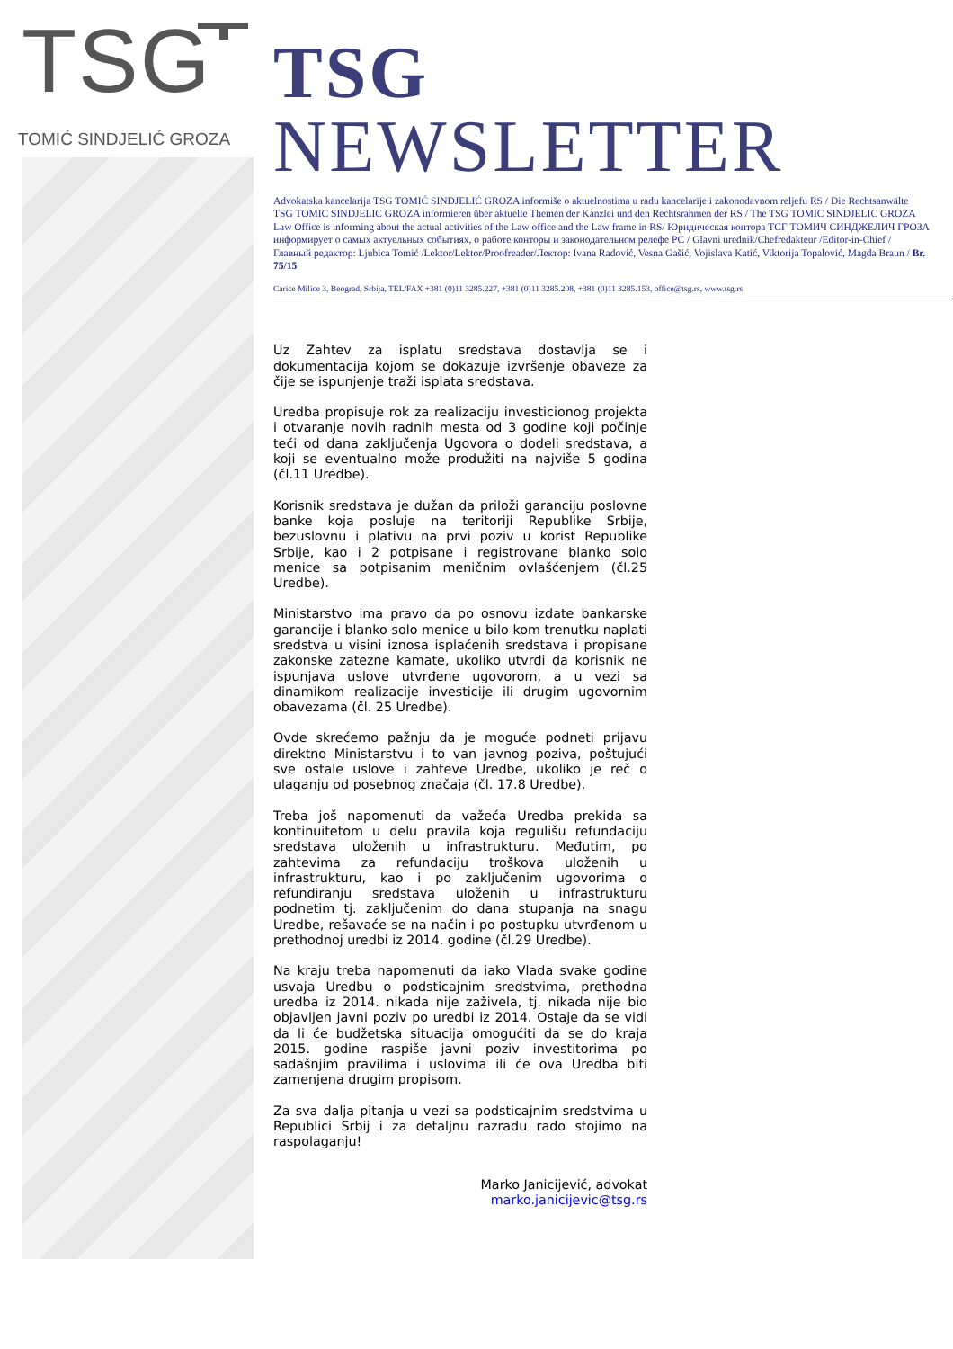TSG
TOMIĆ SINDJELIĆ GROZA
TSG NEWSLETTER
Advokatska kancelarija TSG TOMIĆ SINDJELIĆ GROZA informiše o aktuelnostima u radu kancelarije i zakonodavnom reljefu RS / Die Rechtsanwälte TSG TOMIC SINDJELIC GROZA informieren über aktuelle Themen der Kanzlei und den Rechtsrahmen der RS / The TSG TOMIC SINDJELIC GROZA Law Office is informing about the actual activities of the Law office and the Law frame in RS/ Юридическая контора ТСГ ТОМИЧ СИНДЖЕЛИЧ ГРОЗА информирует о самых актуельных событиях, о работе конторы и законодательном релефе РС / Glavni urednik/Chefredakteur /Editor-in-Chief / Главный редактор: Ljubica Tomić /Lektor/Lektor/Proofreader/Лектор: Ivana Radović, Vesna Gašić, Vojislava Katić, Viktorija Topalović, Magda Braun / Br. 75/15
Carice Milice 3, Beograd, Srbija, TEL/FAX +381 (0)11 3285.227, +381 (0)11 3285.208, +381 (0)11 3285.153, office@tsg.rs, www.tsg.rs
Uz Zahtev za isplatu sredstava dostavlja se i dokumentacija kojom se dokazuje izvršenje obaveze za čije se ispunjenje traži isplata sredstava.
Uredba propisuje rok za realizaciju investicionog projekta i otvaranje novih radnih mesta od 3 godine koji počinje teći od dana zaključenja Ugovora o dodeli sredstava, a koji se eventualno može produžiti na najviše 5 godina (čl.11 Uredbe).
Korisnik sredstava je dužan da priloži garanciju poslovne banke koja posluje na teritoriji Republike Srbije, bezuslovnu i plativu na prvi poziv u korist Republike Srbije, kao i 2 potpisane i registrovane blanko solo menice sa potpisanim meničnim ovlašćenjem (čl.25 Uredbe).
Ministarstvo ima pravo da po osnovu izdate bankarske garancije i blanko solo menice u bilo kom trenutku naplati sredstva u visini iznosa isplaćenih sredstava i propisane zakonske zatezne kamate, ukoliko utvrdi da korisnik ne ispunjava uslove utvrđene ugovorom, a u vezi sa dinamikom realizacije investicije ili drugim ugovornim obavezama (čl. 25 Uredbe).
Ovde skrećemo pažnju da je moguće podneti prijavu direktno Ministarstvu i to van javnog poziva, poštujući sve ostale uslove i zahteve Uredbe, ukoliko je reč o ulaganju od posebnog značaja (čl. 17.8 Uredbe).
Treba još napomenuti da važeća Uredba prekida sa kontinuitetom u delu pravila koja regulišu refundaciju sredstava uloženih u infrastrukturu. Međutim, po zahtevima za refundaciju troškova uloženih u infrastrukturu, kao i po zaključenim ugovorima o refundiranju sredstava uloženih u infrastrukturu podnetim tj. zaključenim do dana stupanja na snagu Uredbe, rešavaće se na način i po postupku utvrđenom u prethodnoj uredbi iz 2014. godine (čl.29 Uredbe).
Na kraju treba napomenuti da iako Vlada svake godine usvaja Uredbu o podsticajnim sredstvima, prethodna uredba iz 2014. nikada nije zaživela, tj. nikada nije bio objavljen javni poziv po uredbi iz 2014. Ostaje da se vidi da li će budžetska situacija omogućiti da se do kraja 2015. godine raspiše javni poziv investitorima po sadašnjim pravilima i uslovima ili će ova Uredba biti zamenjena drugim propisom.
Za sva dalja pitanja u vezi sa podsticajnim sredstvima u Republici Srbij i za detaljnu razradu rado stojimo na raspolaganju!
Marko Janicijević, advokat
marko.janicijevic@tsg.rs